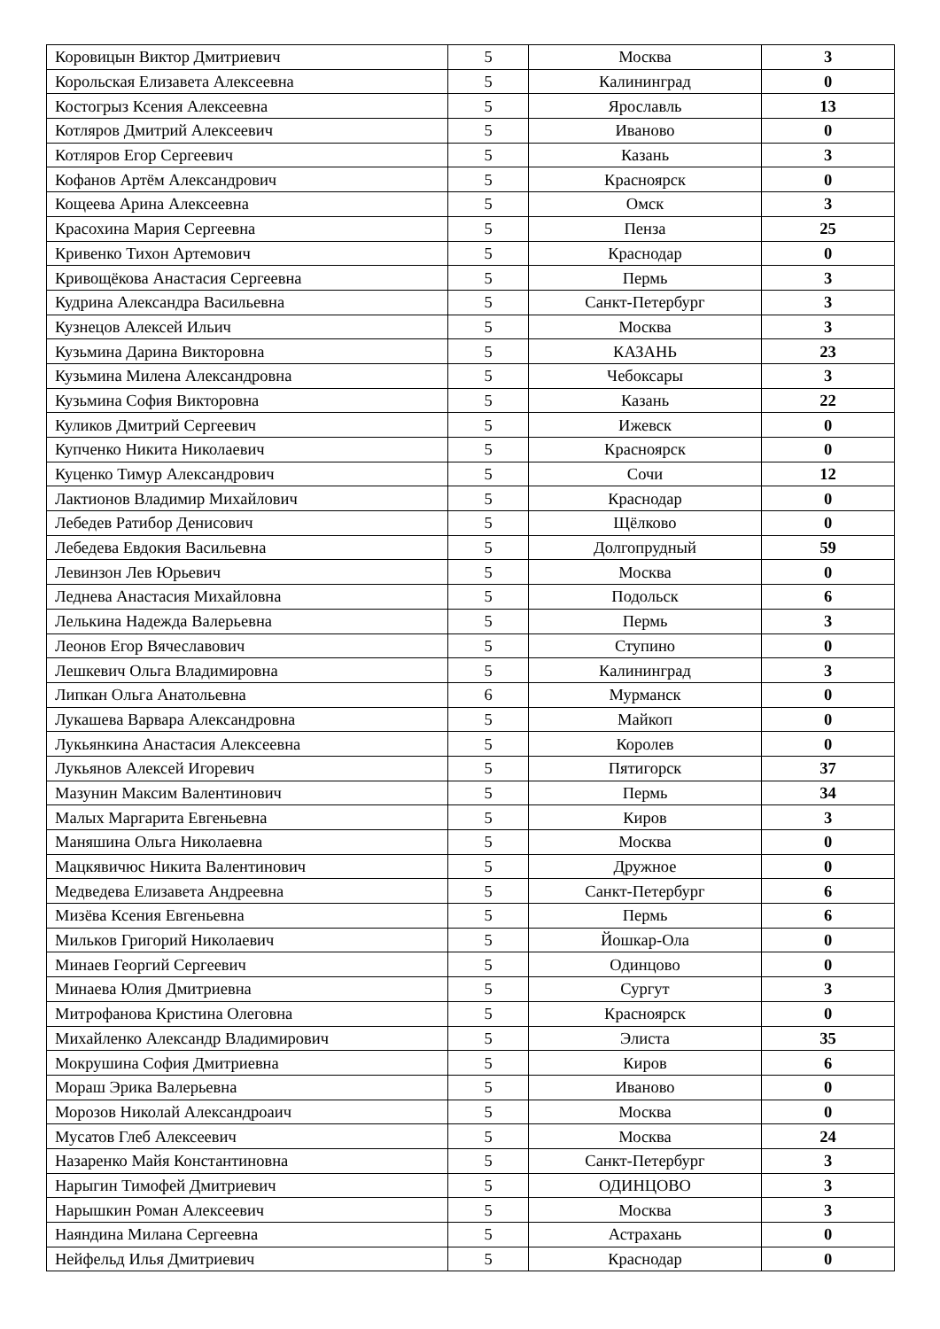| Коровицын Виктор Дмитриевич | 5 | Москва | 3 |
| Корольская Елизавета Алексеевна | 5 | Калининград | 0 |
| Костогрыз Ксения Алексеевна | 5 | Ярославль | 13 |
| Котляров Дмитрий Алексеевич | 5 | Иваново | 0 |
| Котляров Егор Сергеевич | 5 | Казань | 3 |
| Кофанов Артём Александрович | 5 | Красноярск | 0 |
| Кощеева Арина Алексеевна | 5 | Омск | 3 |
| Красохина Мария Сергеевна | 5 | Пенза | 25 |
| Кривенко Тихон Артемович | 5 | Краснодар | 0 |
| Кривощёкова Анастасия Сергеевна | 5 | Пермь | 3 |
| Кудрина Александра Васильевна | 5 | Санкт-Петербург | 3 |
| Кузнецов Алексей Ильич | 5 | Москва | 3 |
| Кузьмина Дарина Викторовна | 5 | КАЗАНЬ | 23 |
| Кузьмина Милена Александровна | 5 | Чебоксары | 3 |
| Кузьмина София Викторовна | 5 | Казань | 22 |
| Куликов Дмитрий Сергеевич | 5 | Ижевск | 0 |
| Купченко Никита Николаевич | 5 | Красноярск | 0 |
| Куценко Тимур Александрович | 5 | Сочи | 12 |
| Лактионов Владимир Михайлович | 5 | Краснодар | 0 |
| Лебедев Ратибор Денисович | 5 | Щёлково | 0 |
| Лебедева Евдокия Васильевна | 5 | Долгопрудный | 59 |
| Левинзон Лев Юрьевич | 5 | Москва | 0 |
| Леднева Анастасия Михайловна | 5 | Подольск | 6 |
| Лелькина Надежда Валерьевна | 5 | Пермь | 3 |
| Леонов Егор Вячеславович | 5 | Ступино | 0 |
| Лешкевич Ольга Владимировна | 5 | Калининград | 3 |
| Липкан Ольга Анатольевна | 6 | Мурманск | 0 |
| Лукашева Варвара Александровна | 5 | Майкоп | 0 |
| Лукьянкина Анастасия Алексеевна | 5 | Королев | 0 |
| Лукьянов Алексей Игоревич | 5 | Пятигорск | 37 |
| Мазунин Максим Валентинович | 5 | Пермь | 34 |
| Малых Маргарита Евгеньевна | 5 | Киров | 3 |
| Маняшина Ольга Николаевна | 5 | Москва | 0 |
| Мацкявичюс Никита Валентинович | 5 | Дружное | 0 |
| Медведева Елизавета Андреевна | 5 | Санкт-Петербург | 6 |
| Мизёва Ксения Евгеньевна | 5 | Пермь | 6 |
| Мильков Григорий Николаевич | 5 | Йошкар-Ола | 0 |
| Минаев Георгий Сергеевич | 5 | Одинцово | 0 |
| Минаева Юлия Дмитриевна | 5 | Сургут | 3 |
| Митрофанова Кристина Олеговна | 5 | Красноярск | 0 |
| Михайленко Александр Владимирович | 5 | Элиста | 35 |
| Мокрушина София Дмитриевна | 5 | Киров | 6 |
| Мораш Эрика Валерьевна | 5 | Иваново | 0 |
| Морозов Николай Александроаич | 5 | Москва | 0 |
| Мусатов Глеб Алексеевич | 5 | Москва | 24 |
| Назаренко Майя Константиновна | 5 | Санкт-Петербург | 3 |
| Нарыгин Тимофей Дмитриевич | 5 | ОДИНЦОВО | 3 |
| Нарышкин Роман Алексеевич | 5 | Москва | 3 |
| Наяндина Милана Сергеевна | 5 | Астрахань | 0 |
| Нейфельд Илья Дмитриевич | 5 | Краснодар | 0 |